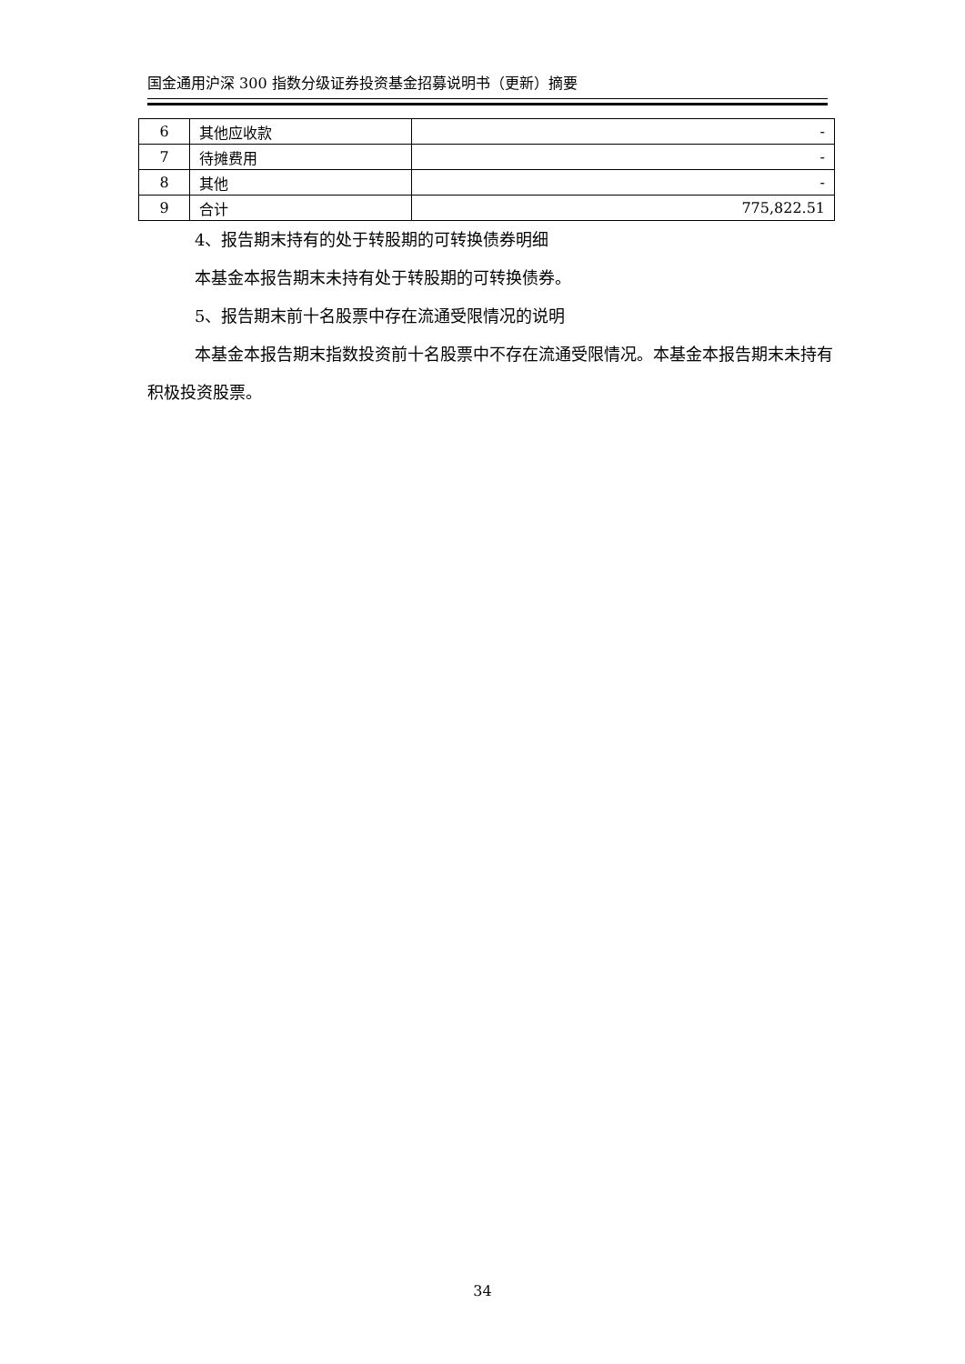国金通用沪深 300 指数分级证券投资基金招募说明书（更新）摘要
| 6 | 其他应收款 | - |
| 7 | 待摊费用 | - |
| 8 | 其他 | - |
| 9 | 合计 | 775,822.51 |
4、报告期末持有的处于转股期的可转换债券明细
本基金本报告期末未持有处于转股期的可转换债券。
5、报告期末前十名股票中存在流通受限情况的说明
本基金本报告期末指数投资前十名股票中不存在流通受限情况。本基金本报告期末未持有积极投资股票。
34